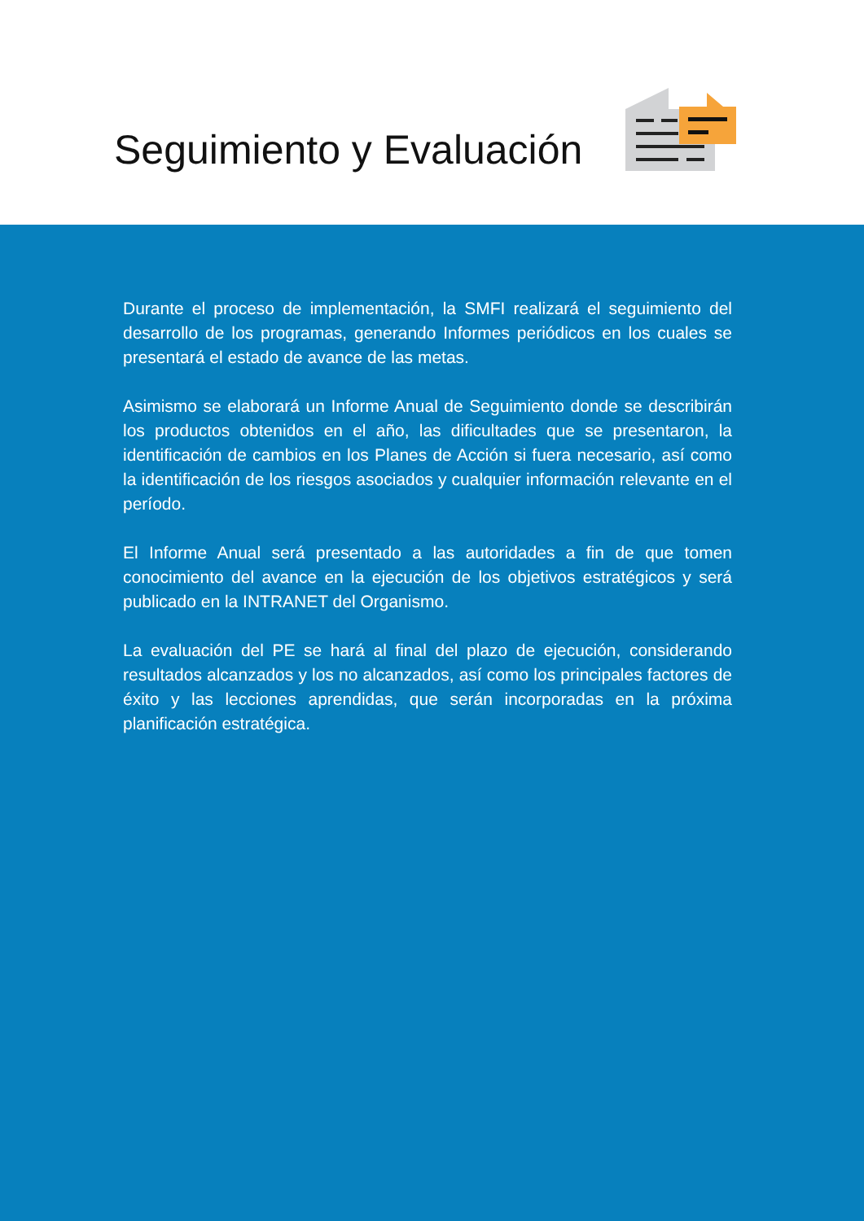Seguimiento y Evaluación
Durante el proceso de implementación, la SMFI realizará el seguimiento del desarrollo de los programas, generando Informes periódicos en los cuales se presentará el estado de avance de las metas.
Asimismo se elaborará un Informe Anual de Seguimiento donde se describirán los productos obtenidos en el año, las dificultades que se presentaron, la identificación de cambios en los Planes de Acción si fuera necesario, así como la identificación de los riesgos asociados y cualquier información relevante en el período.
El Informe Anual será presentado a las autoridades a fin de que tomen conocimiento del avance en la ejecución de los objetivos estratégicos y será publicado en la INTRANET del Organismo.
La evaluación del PE se hará al final del plazo de ejecución, considerando resultados alcanzados y los no alcanzados, así como los principales factores de éxito y las lecciones aprendidas, que serán incorporadas en la próxima planificación estratégica.